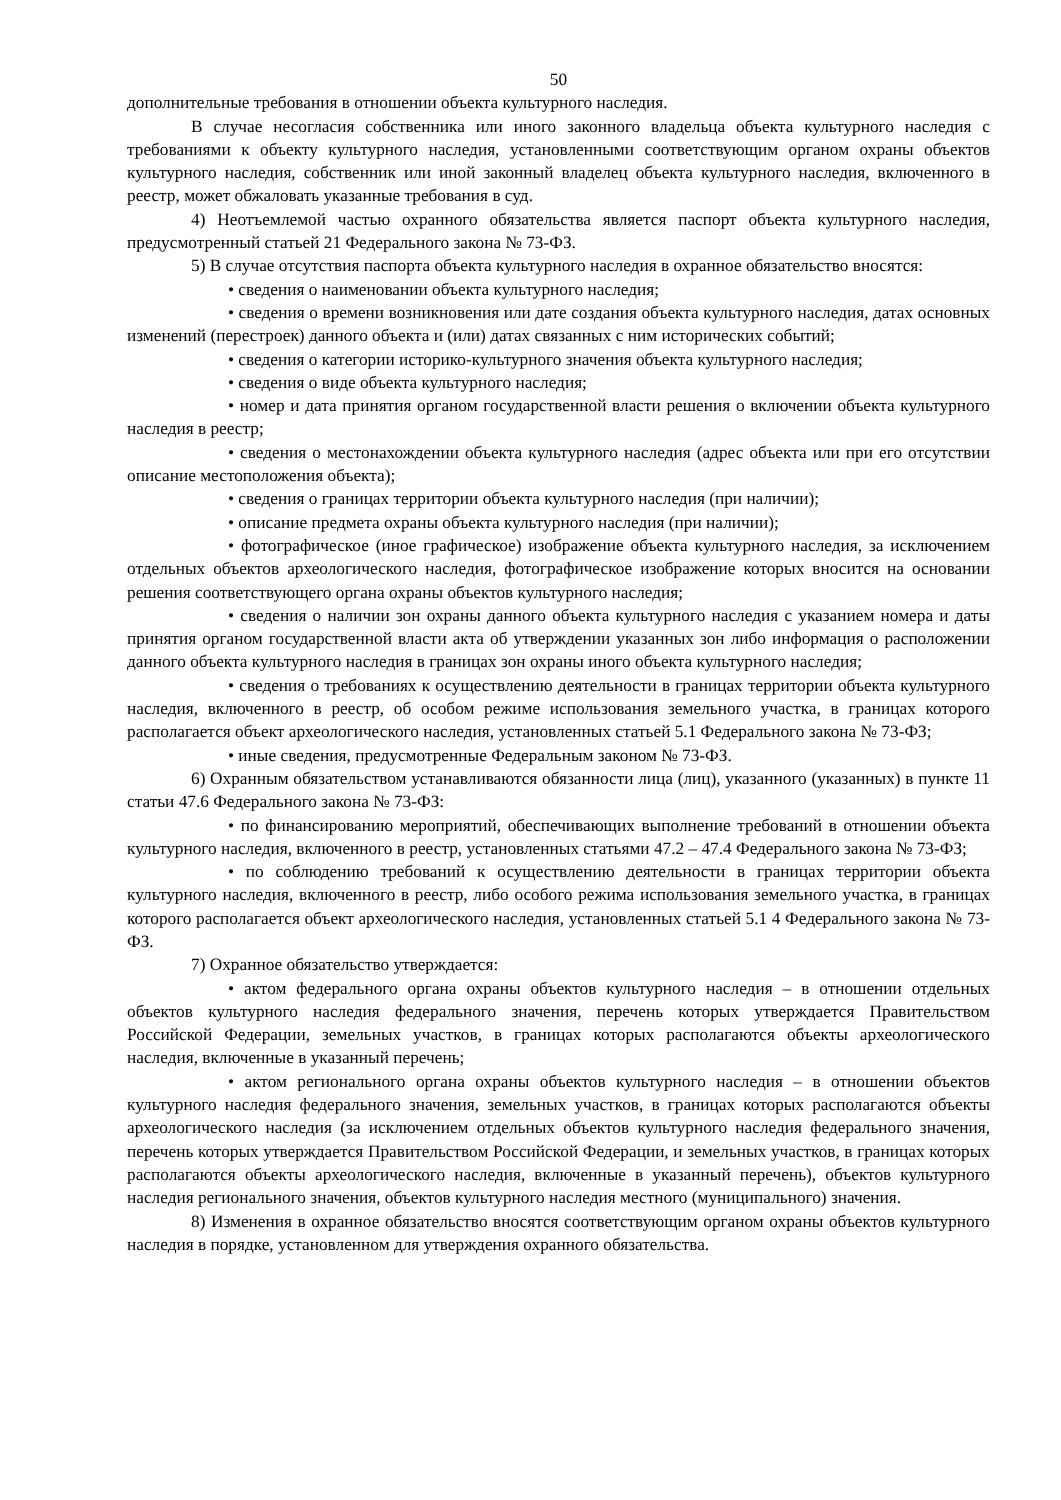50
дополнительные требования в отношении объекта культурного наследия.
В случае несогласия собственника или иного законного владельца объекта культурного наследия с требованиями к объекту культурного наследия, установленными соответствующим органом охраны объектов культурного наследия, собственник или иной законный владелец объекта культурного наследия, включенного в реестр, может обжаловать указанные требования в суд.
4) Неотъемлемой частью охранного обязательства является паспорт объекта культурного наследия, предусмотренный статьей 21 Федерального закона № 73-ФЗ.
5) В случае отсутствия паспорта объекта культурного наследия в охранное обязательство вносятся:
• сведения о наименовании объекта культурного наследия;
• сведения о времени возникновения или дате создания объекта культурного наследия, датах основных изменений (перестроек) данного объекта и (или) датах связанных с ним исторических событий;
• сведения о категории историко-культурного значения объекта культурного наследия;
• сведения о виде объекта культурного наследия;
• номер и дата принятия органом государственной власти решения о включении объекта культурного наследия в реестр;
• сведения о местонахождении объекта культурного наследия (адрес объекта или при его отсутствии описание местоположения объекта);
• сведения о границах территории объекта культурного наследия (при наличии);
• описание предмета охраны объекта культурного наследия (при наличии);
• фотографическое (иное графическое) изображение объекта культурного наследия, за исключением отдельных объектов археологического наследия, фотографическое изображение которых вносится на основании решения соответствующего органа охраны объектов культурного наследия;
• сведения о наличии зон охраны данного объекта культурного наследия с указанием номера и даты принятия органом государственной власти акта об утверждении указанных зон либо информация о расположении данного объекта культурного наследия в границах зон охраны иного объекта культурного наследия;
• сведения о требованиях к осуществлению деятельности в границах территории объекта культурного наследия, включенного в реестр, об особом режиме использования земельного участка, в границах которого располагается объект археологического наследия, установленных статьей 5.1 Федерального закона № 73-ФЗ;
• иные сведения, предусмотренные Федеральным законом № 73-ФЗ.
6) Охранным обязательством устанавливаются обязанности лица (лиц), указанного (указанных) в пункте 11 статьи 47.6 Федерального закона № 73-ФЗ:
• по финансированию мероприятий, обеспечивающих выполнение требований в отношении объекта культурного наследия, включенного в реестр, установленных статьями 47.2 – 47.4 Федерального закона № 73-ФЗ;
• по соблюдению требований к осуществлению деятельности в границах территории объекта культурного наследия, включенного в реестр, либо особого режима использования земельного участка, в границах которого располагается объект археологического наследия, установленных статьей 5.1 4 Федерального закона № 73-ФЗ.
7) Охранное обязательство утверждается:
• актом федерального органа охраны объектов культурного наследия – в отношении отдельных объектов культурного наследия федерального значения, перечень которых утверждается Правительством Российской Федерации, земельных участков, в границах которых располагаются объекты археологического наследия, включенные в указанный перечень;
• актом регионального органа охраны объектов культурного наследия – в отношении объектов культурного наследия федерального значения, земельных участков, в границах которых располагаются объекты археологического наследия (за исключением отдельных объектов культурного наследия федерального значения, перечень которых утверждается Правительством Российской Федерации, и земельных участков, в границах которых располагаются объекты археологического наследия, включенные в указанный перечень), объектов культурного наследия регионального значения, объектов культурного наследия местного (муниципального) значения.
8) Изменения в охранное обязательство вносятся соответствующим органом охраны объектов культурного наследия в порядке, установленном для утверждения охранного обязательства.